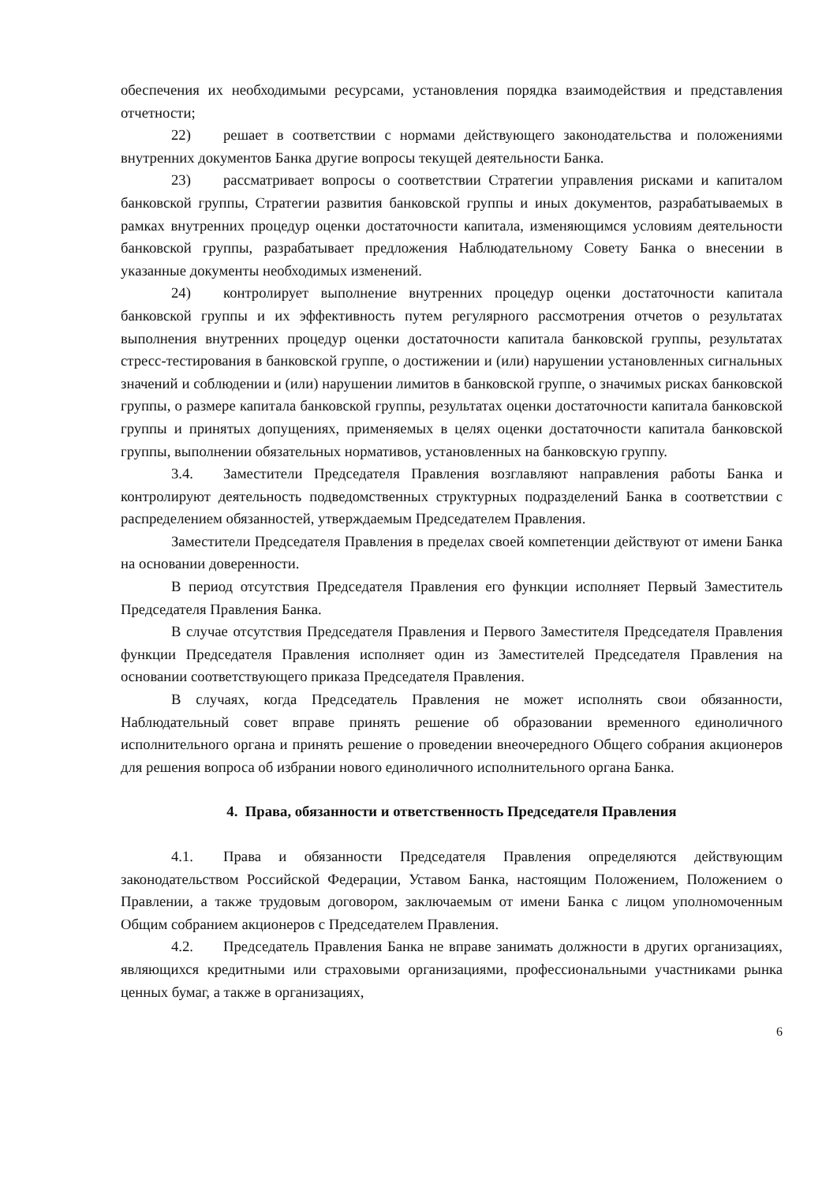обеспечения их необходимыми ресурсами, установления порядка взаимодействия и представления отчетности;
22) решает в соответствии с нормами действующего законодательства и положениями внутренних документов Банка другие вопросы текущей деятельности Банка.
23) рассматривает вопросы о соответствии Стратегии управления рисками и капиталом банковской группы, Стратегии развития банковской группы и иных документов, разрабатываемых в рамках внутренних процедур оценки достаточности капитала, изменяющимся условиям деятельности банковской группы, разрабатывает предложения Наблюдательному Совету Банка о внесении в указанные документы необходимых изменений.
24) контролирует выполнение внутренних процедур оценки достаточности капитала банковской группы и их эффективность путем регулярного рассмотрения отчетов о результатах выполнения внутренних процедур оценки достаточности капитала банковской группы, результатах стресс-тестирования в банковской группе, о достижении и (или) нарушении установленных сигнальных значений и соблюдении и (или) нарушении лимитов в банковской группе, о значимых рисках банковской группы, о размере капитала банковской группы, результатах оценки достаточности капитала банковской группы и принятых допущениях, применяемых в целях оценки достаточности капитала банковской группы, выполнении обязательных нормативов, установленных на банковскую группу.
3.4. Заместители Председателя Правления возглавляют направления работы Банка и контролируют деятельность подведомственных структурных подразделений Банка в соответствии с распределением обязанностей, утверждаемым Председателем Правления.
Заместители Председателя Правления в пределах своей компетенции действуют от имени Банка на основании доверенности.
В период отсутствия Председателя Правления его функции исполняет Первый Заместитель Председателя Правления Банка.
В случае отсутствия Председателя Правления и Первого Заместителя Председателя Правления функции Председателя Правления исполняет один из Заместителей Председателя Правления на основании соответствующего приказа Председателя Правления.
В случаях, когда Председатель Правления не может исполнять свои обязанности, Наблюдательный совет вправе принять решение об образовании временного единоличного исполнительного органа и принять решение о проведении внеочередного Общего собрания акционеров для решения вопроса об избрании нового единоличного исполнительного органа Банка.
4. Права, обязанности и ответственность Председателя Правления
4.1. Права и обязанности Председателя Правления определяются действующим законодательством Российской Федерации, Уставом Банка, настоящим Положением, Положением о Правлении, а также трудовым договором, заключаемым от имени Банка с лицом уполномоченным Общим собранием акционеров с Председателем Правления.
4.2. Председатель Правления Банка не вправе занимать должности в других организациях, являющихся кредитными или страховыми организациями, профессиональными участниками рынка ценных бумаг, а также в организациях,
6